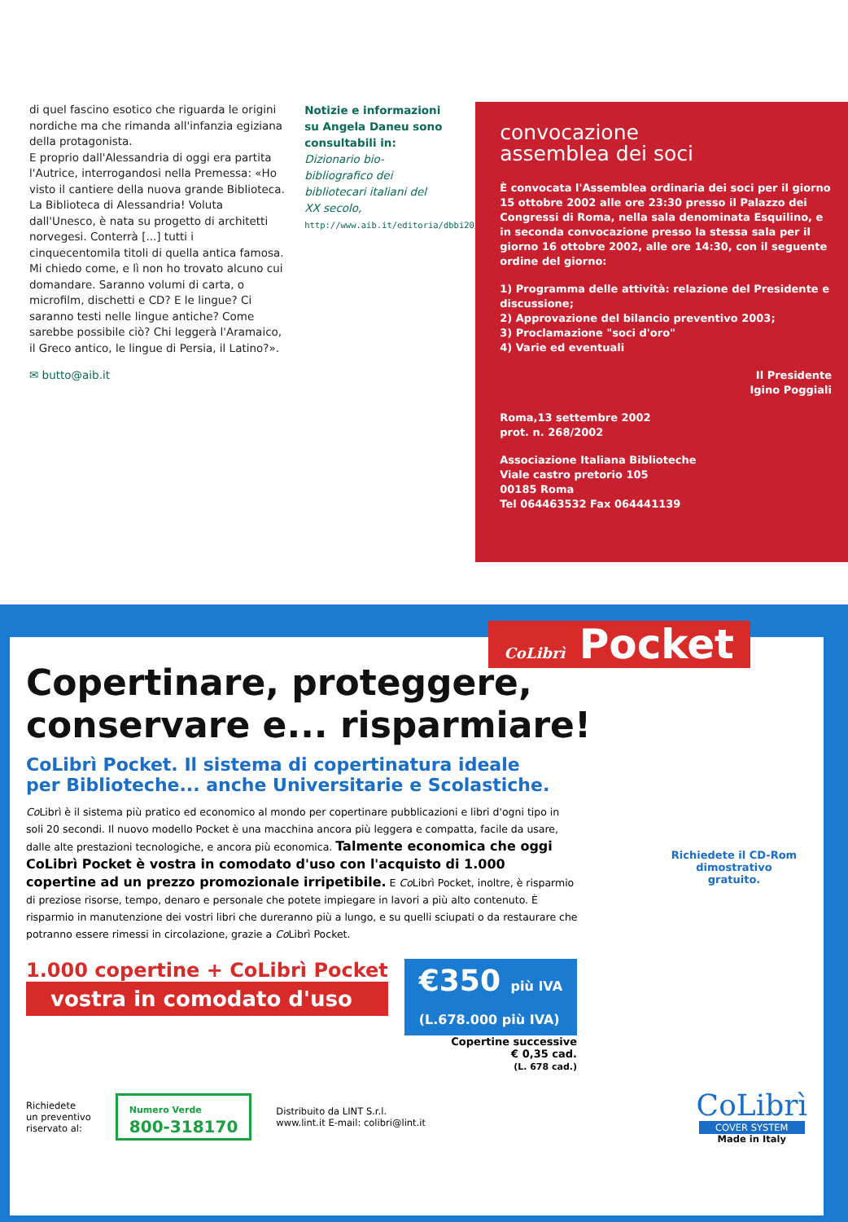di quel fascino esotico che riguarda le origini nordiche ma che rimanda all'infanzia egiziana della protagonista.
E proprio dall'Alessandria di oggi era partita l'Autrice, interrogandosi nella Premessa: «Ho visto il cantiere della nuova grande Biblioteca. La Biblioteca di Alessandria! Voluta dall'Unesco, è nata su progetto di architetti norvegesi. Conterrà [...] tutti i cinquecentomila titoli di quella antica famosa. Mi chiedo come, e lì non ho trovato alcuno cui domandare. Saranno volumi di carta, o microfilm, dischetti e CD? E le lingue? Ci saranno testi nelle lingue antiche? Come sarebbe possibile ciò? Chi leggerà l'Aramaico, il Greco antico, le lingue di Persia, il Latino?».
✉ butto@aib.it
Notizie e informazioni su Angela Daneu sono consultabili in:
Dizionario bio-bibliografico dei bibliotecari italiani del XX secolo,
http://www.aib.it/editoria/dbbi20/daneu.htm
convocazione
assemblea dei soci
È convocata l'Assemblea ordinaria dei soci per il giorno 15 ottobre 2002 alle ore 23:30 presso il Palazzo dei Congressi di Roma, nella sala denominata Esquilino, e in seconda convocazione presso la stessa sala per il giorno 16 ottobre 2002, alle ore 14:30, con il seguente ordine del giorno:
1) Programma delle attività: relazione del Presidente e discussione;
2) Approvazione del bilancio preventivo 2003;
3) Proclamazione "soci d'oro"
4) Varie ed eventuali
Il Presidente
Igino Poggiali
Roma,13 settembre 2002
prot. n. 268/2002
Associazione Italiana Biblioteche
Viale castro pretorio 105
00185 Roma
Tel 064463532 Fax 064441139
CoLibrì Pocket
Copertinare, proteggere,
conservare e... risparmiare!
CoLibrì Pocket. Il sistema di copertinatura ideale
per Biblioteche... anche Universitarie e Scolastiche.
Co Librì è il sistema più pratico ed economico al mondo per copertinare pubblicazioni e libri d'ogni tipo in soli 20 secondi. Il nuovo modello Pocket è una macchina ancora più leggera e compatta, facile da usare, dalle alte prestazioni tecnologiche, e ancora più economica. Talmente economica che oggi CoLibrì Pocket è vostra in comodato d'uso con l'acquisto di 1.000 copertine ad un prezzo promozionale irripetibile. E Co Librì Pocket, inoltre, è risparmio di preziose risorse, tempo, denaro e personale che potete impiegare in lavori a più alto contenuto. È risparmio in manutenzione dei vostri libri che dureranno più a lungo, e su quelli sciupati o da restaurare che potranno essere rimessi in circolazione, grazie a Co Librì Pocket.
Richiedete il CD-Rom dimostrativo gratuito.
1.000 copertine + CoLibrì Pocket
vostra in comodato d'uso
€350 più IVA
(L.678.000 più IVA)
Copertine successive
€ 0,35 cad.
(L. 678 cad.)
Richiedete
un preventivo
riservato al:
Numero Verde
800-318170
Distribuito da LINT S.r.l.
www.lint.it E-mail: colibri@lint.it
CoLibrì
COVER SYSTEM
Made in Italy